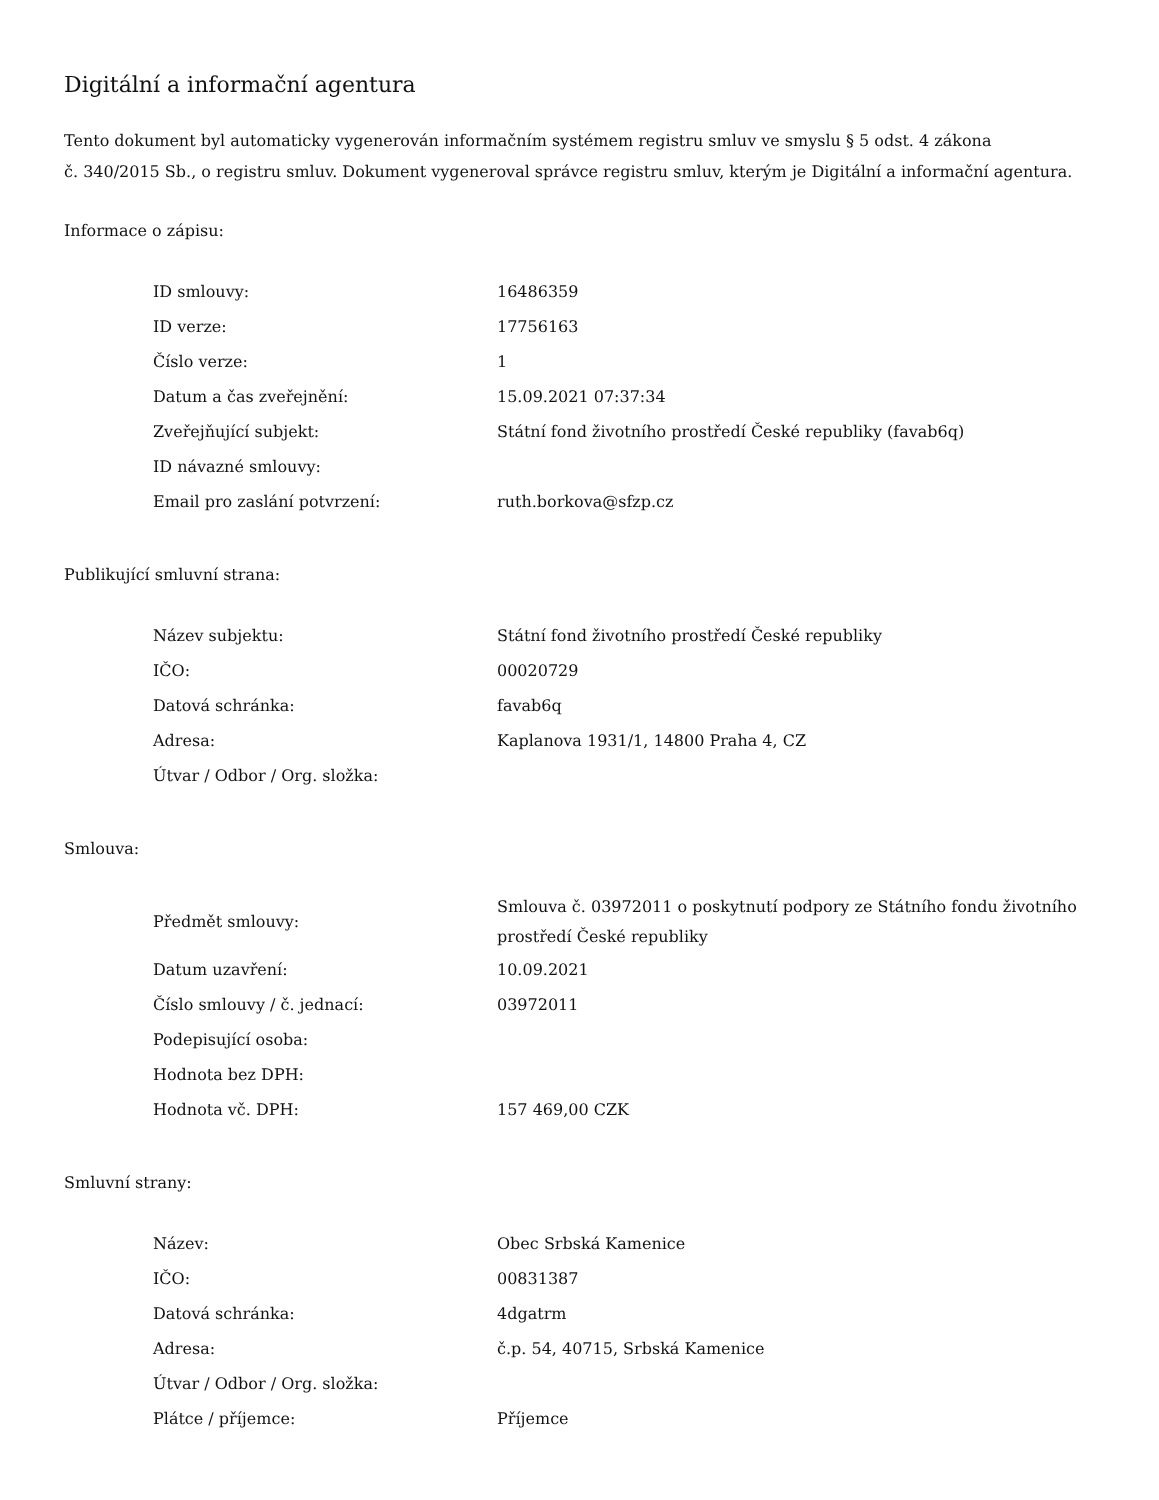Digitální a informační agentura
Tento dokument byl automaticky vygenerován informačním systémem registru smluv ve smyslu § 5 odst. 4 zákona
č. 340/2015 Sb., o registru smluv. Dokument vygeneroval správce registru smluv, kterým je Digitální a informační agentura.
Informace o zápisu:
| ID smlouvy: | 16486359 |
| ID verze: | 17756163 |
| Číslo verze: | 1 |
| Datum a čas zveřejnění: | 15.09.2021 07:37:34 |
| Zveřejňující subjekt: | Státní fond životního prostředí České republiky (favab6q) |
| ID návazné smlouvy: | |
| Email pro zaslání potvrzení: | ruth.borkova@sfzp.cz |
Publikující smluvní strana:
| Název subjektu: | Státní fond životního prostředí České republiky |
| IČO: | 00020729 |
| Datová schránka: | favab6q |
| Adresa: | Kaplanova 1931/1, 14800 Praha 4, CZ |
| Útvar / Odbor / Org. složka: | |
Smlouva:
| Předmět smlouvy: | Smlouva č. 03972011 o poskytnutí podpory ze Státního fondu životního prostředí České republiky |
| Datum uzavření: | 10.09.2021 |
| Číslo smlouvy / č. jednací: | 03972011 |
| Podepisující osoba: | |
| Hodnota bez DPH: | |
| Hodnota vč. DPH: | 157 469,00 CZK |
Smluvní strany:
| Název: | Obec Srbská Kamenice |
| IČO: | 00831387 |
| Datová schránka: | 4dgatrm |
| Adresa: | č.p. 54, 40715, Srbská Kamenice |
| Útvar / Odbor / Org. složka: | |
| Plátce / příjemce: | Příjemce |